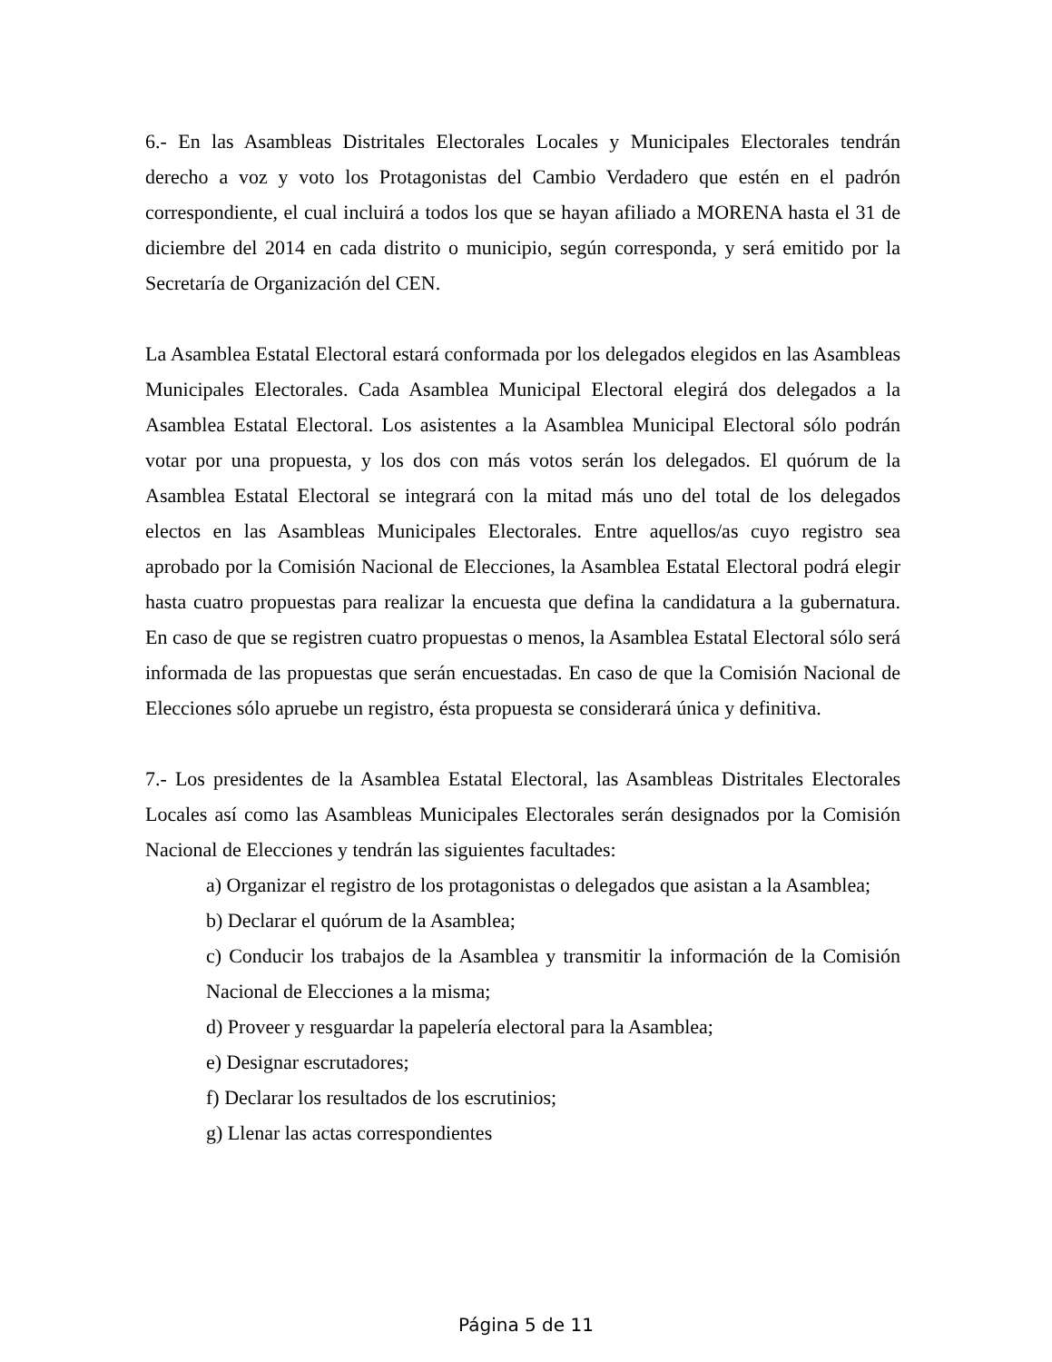6.- En las Asambleas Distritales Electorales Locales y Municipales Electorales tendrán derecho a voz y voto los Protagonistas del Cambio Verdadero que estén en el padrón correspondiente, el cual incluirá a todos los que se hayan afiliado a MORENA hasta el 31 de diciembre del 2014 en cada distrito o municipio, según corresponda, y será emitido por la Secretaría de Organización del CEN.
La Asamblea Estatal Electoral estará conformada por los delegados elegidos en las Asambleas Municipales Electorales. Cada Asamblea Municipal Electoral elegirá dos delegados a la Asamblea Estatal Electoral. Los asistentes a la Asamblea Municipal Electoral sólo podrán votar por una propuesta, y los dos con más votos serán los delegados. El quórum de la Asamblea Estatal Electoral se integrará con la mitad más uno del total de los delegados electos en las Asambleas Municipales Electorales. Entre aquellos/as cuyo registro sea aprobado por la Comisión Nacional de Elecciones, la Asamblea Estatal Electoral podrá elegir hasta cuatro propuestas para realizar la encuesta que defina la candidatura a la gubernatura. En caso de que se registren cuatro propuestas o menos, la Asamblea Estatal Electoral sólo será informada de las propuestas que serán encuestadas. En caso de que la Comisión Nacional de Elecciones sólo apruebe un registro, ésta propuesta se considerará única y definitiva.
7.- Los presidentes de la Asamblea Estatal Electoral, las Asambleas Distritales Electorales Locales así como las Asambleas Municipales Electorales serán designados por la Comisión Nacional de Elecciones y tendrán las siguientes facultades:
a) Organizar el registro de los protagonistas o delegados que asistan a la Asamblea;
b) Declarar el quórum de la Asamblea;
c) Conducir los trabajos de la Asamblea y transmitir la información de la Comisión Nacional de Elecciones a la misma;
d) Proveer y resguardar la papelería electoral para la Asamblea;
e) Designar escrutadores;
f) Declarar los resultados de los escrutinios;
g) Llenar las actas correspondientes
Página 5 de 11